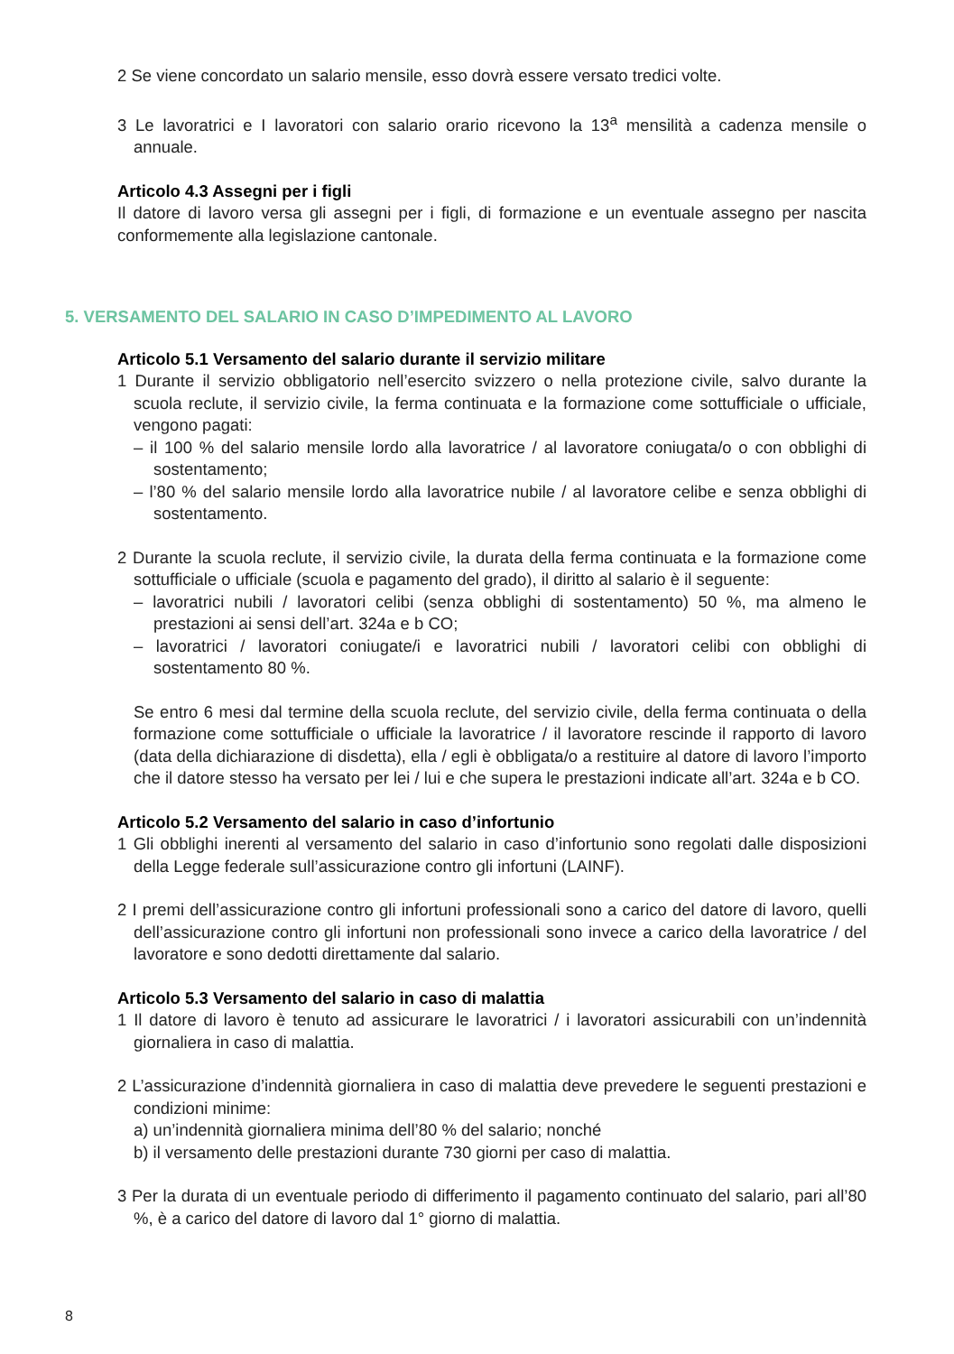2 Se viene concordato un salario mensile, esso dovrà essere versato tredici volte.
3 Le lavoratrici e I lavoratori con salario orario ricevono la 13<sup>a</sup> mensilità a cadenza mensile o annuale.
Articolo 4.3 Assegni per i figli
Il datore di lavoro versa gli assegni per i figli, di formazione e un eventuale assegno per nascita conformemente alla legislazione cantonale.
5. VERSAMENTO DEL SALARIO IN CASO D’IMPEDIMENTO AL LAVORO
Articolo 5.1 Versamento del salario durante il servizio militare
1 Durante il servizio obbligatorio nell’esercito svizzero o nella protezione civile, salvo durante la scuola reclute, il servizio civile, la ferma continuata e la formazione come sottufficiale o ufficiale, vengono pagati:
– il 100 % del salario mensile lordo alla lavoratrice / al lavoratore coniugata/o o con obblighi di sostentamento;
– l’80 % del salario mensile lordo alla lavoratrice nubile / al lavoratore celibe e senza obblighi di sostentamento.
2 Durante la scuola reclute, il servizio civile, la durata della ferma continuata e la formazione come sottufficiale o ufficiale (scuola e pagamento del grado), il diritto al salario è il seguente:
– lavoratrici nubili / lavoratori celibi (senza obblighi di sostentamento) 50 %, ma almeno le prestazioni ai sensi dell’art. 324a e b CO;
– lavoratrici / lavoratori coniugate/i e lavoratrici nubili / lavoratori celibi con obblighi di sostentamento 80 %.
Se entro 6 mesi dal termine della scuola reclute, del servizio civile, della ferma continuata o della formazione come sottufficiale o ufficiale la lavoratrice / il lavoratore rescinde il rapporto di lavoro (data della dichiarazione di disdetta), ella / egli è obbligata/o a restituire al datore di lavoro l’importo che il datore stesso ha versato per lei / lui e che supera le prestazioni indicate all’art. 324a e b CO.
Articolo 5.2 Versamento del salario in caso d’infortunio
1 Gli obblighi inerenti al versamento del salario in caso d’infortunio sono regolati dalle disposizioni della Legge federale sull’assicurazione contro gli infortuni (LAINF).
2 I premi dell’assicurazione contro gli infortuni professionali sono a carico del datore di lavoro, quelli dell’assicurazione contro gli infortuni non professionali sono invece a carico della lavoratrice / del lavoratore e sono dedotti direttamente dal salario.
Articolo 5.3 Versamento del salario in caso di malattia
1 Il datore di lavoro è tenuto ad assicurare le lavoratrici / i lavoratori assicurabili con un’indennità giornaliera in caso di malattia.
2 L’assicurazione d’indennità giornaliera in caso di malattia deve prevedere le seguenti prestazioni e condizioni minime:
a) un’indennità giornaliera minima dell’80 % del salario; nonché
b) il versamento delle prestazioni durante 730 giorni per caso di malattia.
3 Per la durata di un eventuale periodo di differimento il pagamento continuato del salario, pari all’80 %, è a carico del datore di lavoro dal 1° giorno di malattia.
8